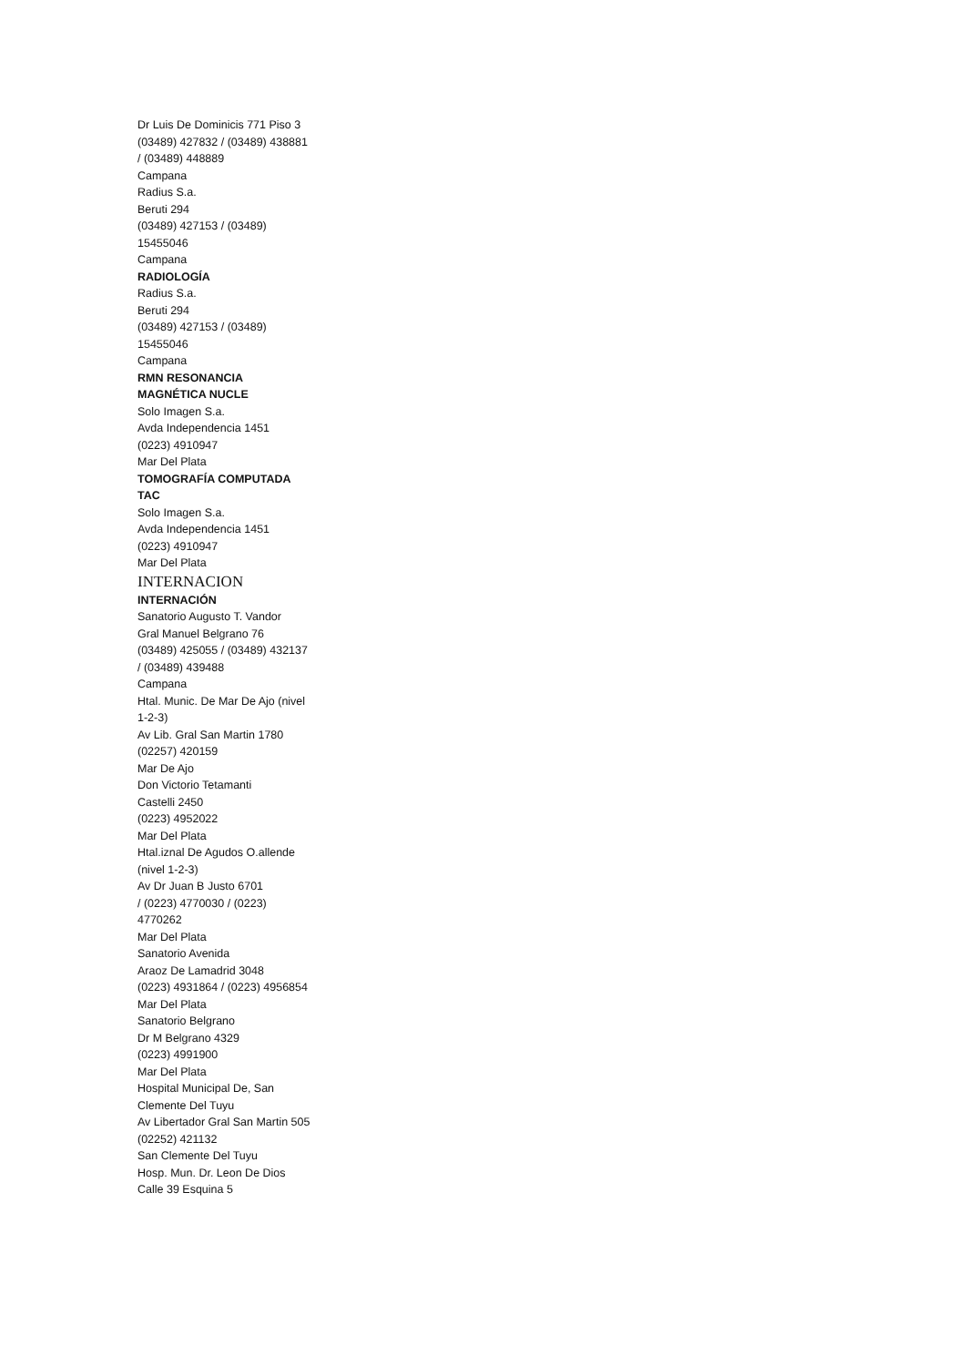Dr Luis De Dominicis 771 Piso 3
(03489) 427832 / (03489) 438881 / (03489) 448889
Campana
Radius S.a.
Beruti 294
(03489) 427153 / (03489) 15455046
Campana
RADIOLOGÍA
Radius S.a.
Beruti 294
(03489) 427153 / (03489) 15455046
Campana
RMN RESONANCIA MAGNÉTICA NUCLE
Solo Imagen S.a.
Avda Independencia 1451
(0223) 4910947
Mar Del Plata
TOMOGRAFÍA COMPUTADA TAC
Solo Imagen S.a.
Avda Independencia 1451
(0223) 4910947
Mar Del Plata
INTERNACION
INTERNACIÓN
Sanatorio Augusto T. Vandor
Gral Manuel Belgrano 76
(03489) 425055 / (03489) 432137 / (03489) 439488
Campana
Htal. Munic. De Mar De Ajo (nivel 1-2-3)
Av Lib. Gral San Martin 1780
(02257) 420159
Mar De Ajo
Don Victorio Tetamanti
Castelli 2450
(0223) 4952022
Mar Del Plata
Htal.iznal De Agudos O.allende (nivel 1-2-3)
Av Dr Juan B Justo 6701
/ (0223) 4770030 / (0223) 4770262
Mar Del Plata
Sanatorio Avenida
Araoz De Lamadrid 3048
(0223) 4931864 / (0223) 4956854
Mar Del Plata
Sanatorio Belgrano
Dr M Belgrano 4329
(0223) 4991900
Mar Del Plata
Hospital Municipal De, San Clemente Del Tuyu
Av Libertador Gral San Martin 505
(02252) 421132
San Clemente Del Tuyu
Hosp. Mun. Dr. Leon De Dios
Calle 39 Esquina 5